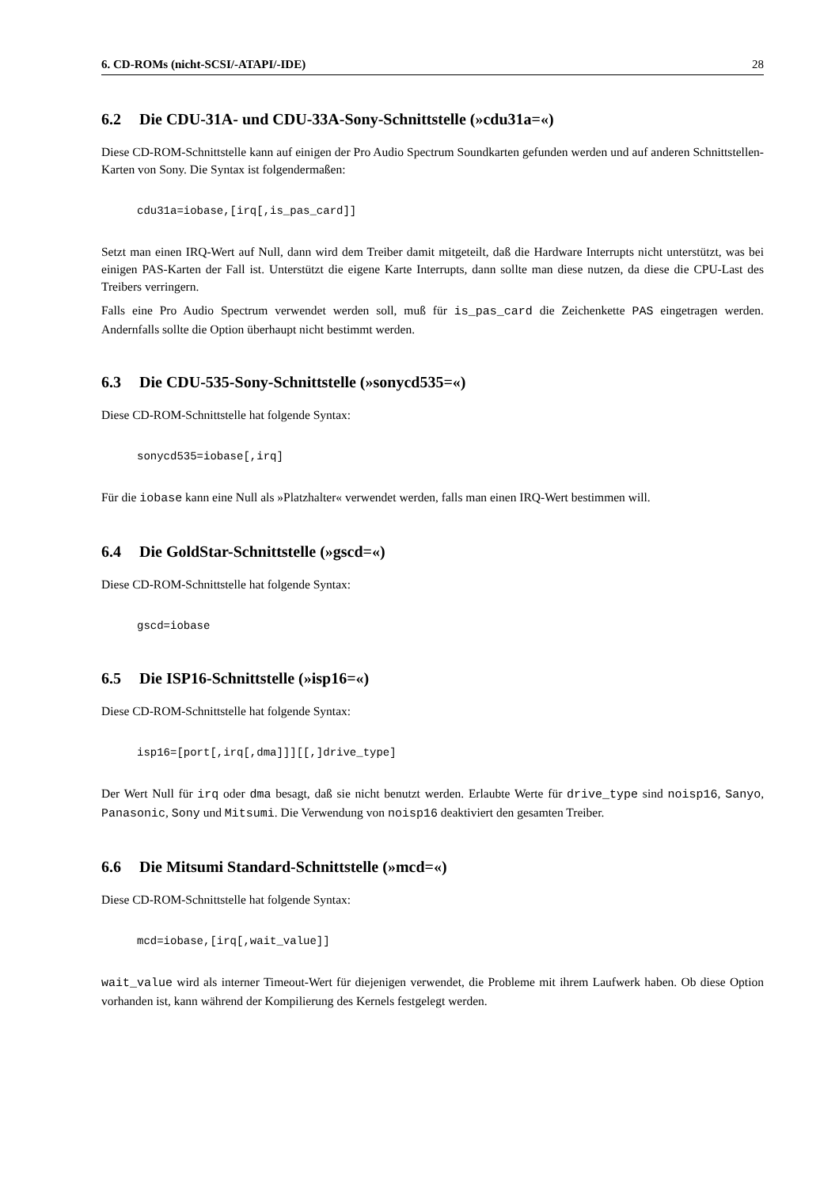6. CD-ROMs (nicht-SCSI/-ATAPI/-IDE) 28
6.2 Die CDU-31A- und CDU-33A-Sony-Schnittstelle (»cdu31a=«)
Diese CD-ROM-Schnittstelle kann auf einigen der Pro Audio Spectrum Soundkarten gefunden werden und auf anderen Schnittstellen-Karten von Sony. Die Syntax ist folgendermaßen:
cdu31a=iobase,[irq[,is_pas_card]]
Setzt man einen IRQ-Wert auf Null, dann wird dem Treiber damit mitgeteilt, daß die Hardware Interrupts nicht unterstützt, was bei einigen PAS-Karten der Fall ist. Unterstützt die eigene Karte Interrupts, dann sollte man diese nutzen, da diese die CPU-Last des Treibers verringern.
Falls eine Pro Audio Spectrum verwendet werden soll, muß für is_pas_card die Zeichenkette PAS eingetragen werden. Andernfalls sollte die Option überhaupt nicht bestimmt werden.
6.3 Die CDU-535-Sony-Schnittstelle (»sonycd535=«)
Diese CD-ROM-Schnittstelle hat folgende Syntax:
sonycd535=iobase[,irq]
Für die iobase kann eine Null als »Platzhalter« verwendet werden, falls man einen IRQ-Wert bestimmen will.
6.4 Die GoldStar-Schnittstelle (»gscd=«)
Diese CD-ROM-Schnittstelle hat folgende Syntax:
gscd=iobase
6.5 Die ISP16-Schnittstelle (»isp16=«)
Diese CD-ROM-Schnittstelle hat folgende Syntax:
isp16=[port[,irq[,dma]]][[,]drive_type]
Der Wert Null für irq oder dma besagt, daß sie nicht benutzt werden. Erlaubte Werte für drive_type sind noisp16, Sanyo, Panasonic, Sony und Mitsumi. Die Verwendung von noisp16 deaktiviert den gesamten Treiber.
6.6 Die Mitsumi Standard-Schnittstelle (»mcd=«)
Diese CD-ROM-Schnittstelle hat folgende Syntax:
mcd=iobase,[irq[,wait_value]]
wait_value wird als interner Timeout-Wert für diejenigen verwendet, die Probleme mit ihrem Laufwerk haben. Ob diese Option vorhanden ist, kann während der Kompilierung des Kernels festgelegt werden.